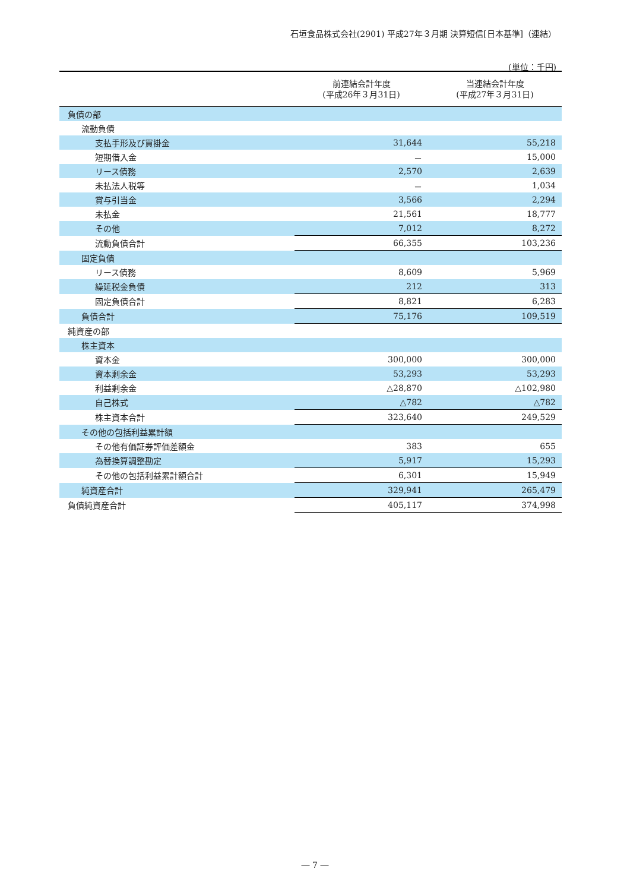石垣食品株式会社(2901) 平成27年３月期 決算短信[日本基準]（連結）
(単位：千円)
| | 前連結会計年度 (平成26年３月31日) | 当連結会計年度 (平成27年３月31日) |
| --- | --- | --- |
| 負債の部 | | |
| 流動負債 | | |
| 支払手形及び買掛金 | 31,644 | 55,218 |
| 短期借入金 | － | 15,000 |
| リース債務 | 2,570 | 2,639 |
| 未払法人税等 | － | 1,034 |
| 賞与引当金 | 3,566 | 2,294 |
| 未払金 | 21,561 | 18,777 |
| その他 | 7,012 | 8,272 |
| 流動負債合計 | 66,355 | 103,236 |
| 固定負債 | | |
| リース債務 | 8,609 | 5,969 |
| 繰延税金負債 | 212 | 313 |
| 固定負債合計 | 8,821 | 6,283 |
| 負債合計 | 75,176 | 109,519 |
| 純資産の部 | | |
| 株主資本 | | |
| 資本金 | 300,000 | 300,000 |
| 資本剰余金 | 53,293 | 53,293 |
| 利益剰余金 | △28,870 | △102,980 |
| 自己株式 | △782 | △782 |
| 株主資本合計 | 323,640 | 249,529 |
| その他の包括利益累計額 | | |
| その他有価証券評価差額金 | 383 | 655 |
| 為替換算調整勘定 | 5,917 | 15,293 |
| その他の包括利益累計額合計 | 6,301 | 15,949 |
| 純資産合計 | 329,941 | 265,479 |
| 負債純資産合計 | 405,117 | 374,998 |
― 7 ―